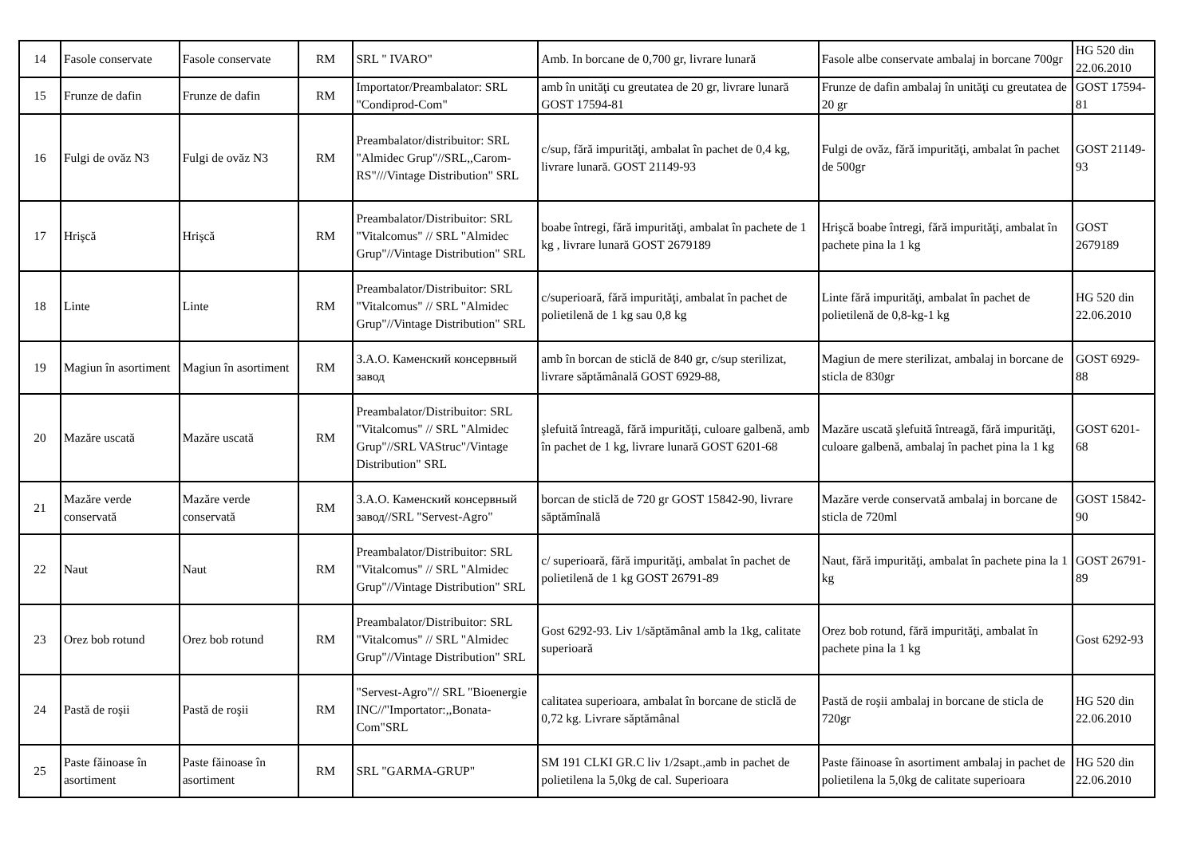| 14 | Fasole conservate | Fasole conservate | RM | SRL " IVARO" | Amb. In borcane de 0,700 gr, livrare lunară | Fasole albe conservate ambalaj in borcane 700gr | HG 520 din 22.06.2010 |
| 15 | Frunze de dafin | Frunze de dafin | RM | Importator/Preambalator: SRL "Condiprod-Com" | amb în unităţi cu greutatea de 20 gr, livrare lunară GOST 17594-81 | Frunze de dafin ambalaj în unităţi cu greutatea de 20 gr | GOST 17594-81 |
| 16 | Fulgi de ovăz N3 | Fulgi de ovăz N3 | RM | Preambalator/distribuitor: SRL "Almidec Grup"//SRL,,Carom-RS"///Vintage Distribution" SRL | c/sup, fără impurităţi, ambalat în pachet de 0,4 kg, livrare lunară. GOST 21149-93 | Fulgi de ovăz, fără impurităţi, ambalat în pachet de 500gr | GOST 21149-93 |
| 17 | Hrişcă | Hrişcă | RM | Preambalator/Distribuitor: SRL "Vitalcomus" // SRL "Almidec Grup"//Vintage Distribution" SRL | boabe întregi, fără impurităţi, ambalat în pachete de 1 kg , livrare lunară GOST 2679189 | Hrişcă boabe întregi, fără impurităţi, ambalat în pachete pina la 1 kg | GOST 2679189 |
| 18 | Linte | Linte | RM | Preambalator/Distribuitor: SRL "Vitalcomus" // SRL "Almidec Grup"//Vintage Distribution" SRL | c/superioară, fără impurităţi, ambalat în pachet de polietilenă de 1 kg sau 0,8 kg | Linte fără impurităţi, ambalat în pachet de polietilenă de 0,8-kg-1 kg | HG 520 din 22.06.2010 |
| 19 | Magiun în asortiment | Magiun în asortiment | RM | З.А.О. Каменский консервный завод | amb în borcan de sticlă de 840 gr, c/sup sterilizat, livrare săptămânală GOST 6929-88, | Magiun de mere sterilizat, ambalaj in borcane de sticla de 830gr | GOST 6929-88 |
| 20 | Mazăre uscată | Mazăre uscată | RM | Preambalator/Distribuitor: SRL "Vitalcomus" // SRL "Almidec Grup"//SRL VAStruc"/Vintage Distribution" SRL | şlefuită întreagă, fără impurităţi, culoare galbenă, amb în pachet de 1 kg, livrare lunară GOST 6201-68 | Mazăre uscată şlefuită întreagă, fără impurităţi, culoare galbenă, ambalaj în pachet pina la 1 kg | GOST 6201-68 |
| 21 | Mazăre verde conservată | Mazăre verde conservată | RM | З.А.О. Каменский консервный завод//SRL "Servest-Agro" | borcan de sticlă de 720 gr GOST 15842-90, livrare săptămînală | Mazăre verde conservată ambalaj in borcane de sticla de 720ml | GOST 15842-90 |
| 22 | Naut | Naut | RM | Preambalator/Distribuitor: SRL "Vitalcomus" // SRL "Almidec Grup"//Vintage Distribution" SRL | c/ superioară, fără impurităţi, ambalat în pachet de polietilenă de 1 kg GOST 26791-89 | Naut, fără impurităţi, ambalat în pachete pina la 1 kg | GOST 26791-89 |
| 23 | Orez bob rotund | Orez bob rotund | RM | Preambalator/Distribuitor: SRL "Vitalcomus" // SRL "Almidec Grup"//Vintage Distribution" SRL | Gost 6292-93. Liv 1/săptămânal amb la 1kg, calitate superioară | Orez bob rotund, fără impurităţi, ambalat în pachete pina la 1 kg | Gost 6292-93 |
| 24 | Pastă de roşii | Pastă de roşii | RM | "Servest-Agro"// SRL "Bioenergie INC//"Importator:,,Bonata-Com"SRL | calitatea superioara, ambalat în borcane de sticlă de 0,72 kg. Livrare săptămânal | Pastă de roşii ambalaj in borcane de sticla de 720gr | HG 520 din 22.06.2010 |
| 25 | Paste făinoase în asortiment | Paste făinoase în asortiment | RM | SRL "GARMA-GRUP" | SM 191 CLKI GR.C liv 1/2sapt.,amb in pachet de polietilena la 5,0kg de cal. Superioara | Paste făinoase în asortiment ambalaj in pachet de polietilena la 5,0kg de calitate superioara | HG 520 din 22.06.2010 |